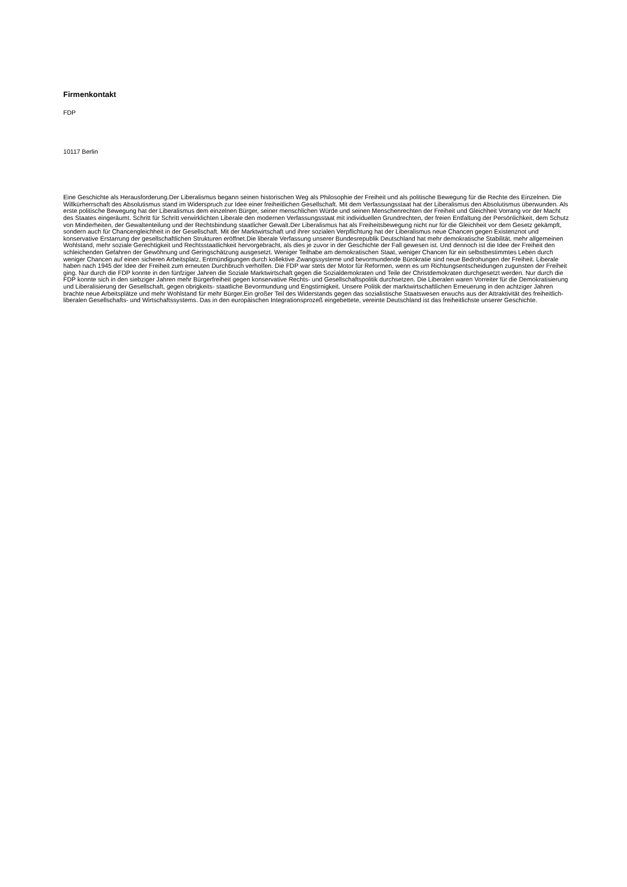Firmenkontakt
FDP
10117 Berlin
Eine Geschichte als Herausforderung.Der Liberalismus begann seinen historischen Weg als Philosophie der Freiheit und als politische Bewegung für die Rechte des Einzelnen. Die Willkürherrschaft des Absolutismus stand im Widerspruch zur Idee einer freiheitlichen Gesellschaft. Mit dem Verfassungsstaat hat der Liberalismus den Absolutismus überwunden. Als erste politische Bewegung hat der Liberalismus dem einzelnen Bürger, seiner menschlichen Würde und seinen Menschenrechten der Freiheit und Gleichheit Vorrang vor der Macht des Staates eingeräumt. Schritt für Schritt verwirklichten Liberale den modernen Verfassungsstaat mit individuellen Grundrechten, der freien Entfaltung der Persönlichkeit, dem Schutz von Minderheiten, der Gewaltenteilung und der Rechtsbindung staatlicher Gewalt.Der Liberalismus hat als Freiheitsbewegung nicht nur für die Gleichheit vor dem Gesetz gekämpft, sondern auch für Chancengleichheit in der Gesellschaft. Mit der Marktwirtschaft und ihrer sozialen Verpflichtung hat der Liberalismus neue Chancen gegen Existenznot und konservative Erstarrung der gesellschaftlichen Strukturen eröffnet.Die liberale Verfassung unserer Bundesrepublik Deutschland hat mehr demokratische Stabilität, mehr allgemeinen Wohlstand, mehr soziale Gerechtigkeit und Rechtsstaatlichkeit hervorgebracht, als dies je zuvor in der Geschichte der Fall gewesen ist. Und dennoch ist die Idee der Freiheit den schleichenden Gefahren der Gewöhnung und Geringschätzung ausgesetzt. Weniger Teilhabe am demokratischen Staat, weniger Chancen für ein selbstbestimmtes Leben durch weniger Chancen auf einen sicheren Arbeitsplatz, Entmündigungen durch kollektive Zwangssysteme und bevormundende Bürokratie sind neue Bedrohungen der Freiheit. Liberale haben nach 1945 der Idee der Freiheit zum erneuten Durchbruch verholfen. Die FDP war stets der Motor für Reformen, wenn es um Richtungsentscheidungen zugunsten der Freiheit ging. Nur durch die FDP konnte in den fünfziger Jahren die Soziale Marktwirtschaft gegen die Sozialdemokraten und Teile der Christdemokraten durchgesetzt werden. Nur durch die FDP konnte sich in den siebziger Jahren mehr Bürgerfreiheit gegen konservative Rechts- und Gesellschaftspolitik durchsetzen. Die Liberalen waren Vorreiter für die Demokratisierung und Liberalisierung der Gesellschaft, gegen obrigkeits- staatliche Bevormundung und Engstirnigkeit. Unsere Politik der marktwirtschaftlichen Erneuerung in den achtziger Jahren brachte neue Arbeitsplätze und mehr Wohlstand für mehr Bürger.Ein großer Teil des Widerstands gegen das sozialistische Staatswesen erwuchs aus der Attraktivität des freiheitlich-liberalen Gesellschafts- und Wirtschaftssystems. Das in den europäischen Integrationsprozeß eingebettete, vereinte Deutschland ist das freiheitlichste unserer Geschichte.